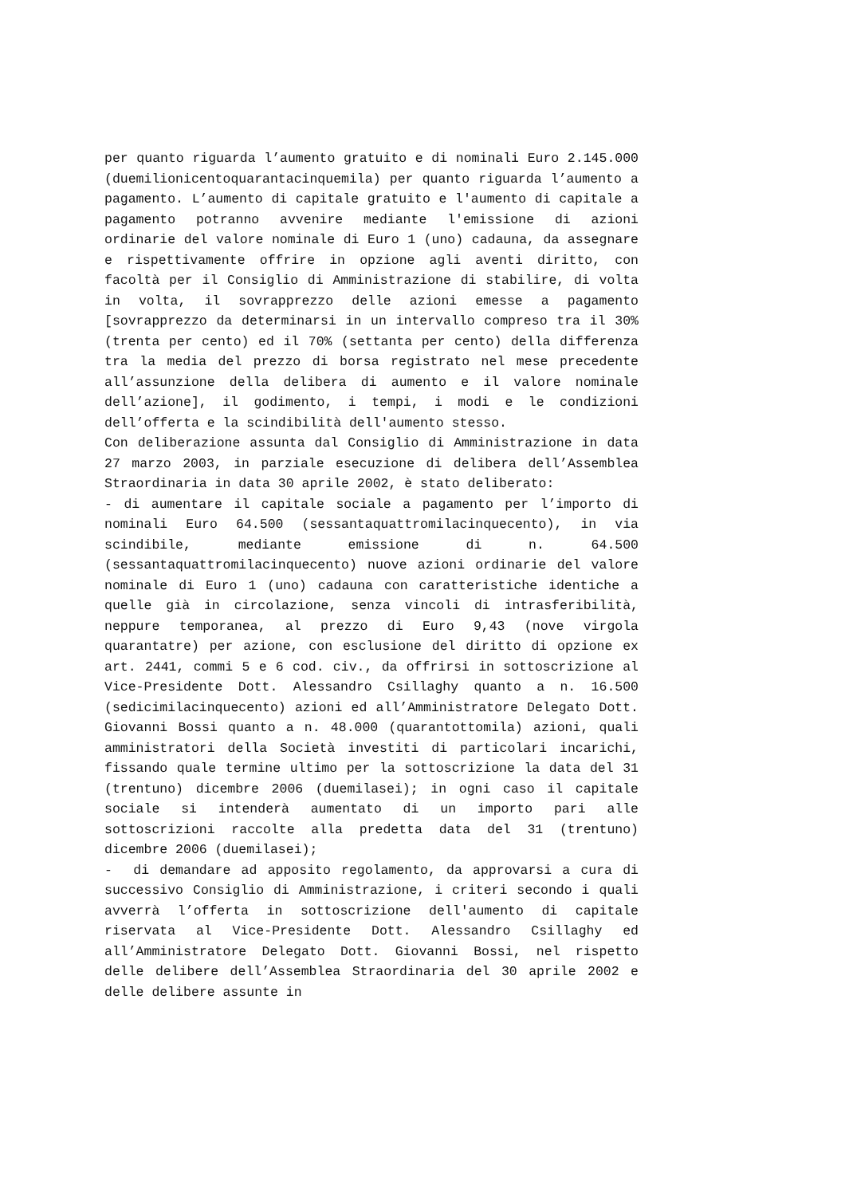per quanto riguarda l’aumento gratuito e di nominali Euro 2.145.000 (duemilionicentoquarantacinquemila) per quanto riguarda l’aumento a pagamento. L’aumento di capitale gratuito e l'aumento di capitale a pagamento potranno avvenire mediante l'emissione di azioni ordinarie del valore nominale di Euro 1 (uno) cadauna, da assegnare e rispettivamente offrire in opzione agli aventi diritto, con facoltà per il Consiglio di Amministrazione di stabilire, di volta in volta, il sovrapprezzo delle azioni emesse a pagamento [sovrapprezzo da determinarsi in un intervallo compreso tra il 30% (trenta per cento) ed il 70% (settanta per cento) della differenza tra la media del prezzo di borsa registrato nel mese precedente all’assunzione della delibera di aumento e il valore nominale dell’azione], il godimento, i tempi, i modi e le condizioni dell’offerta e la scindibilità dell'aumento stesso.
Con deliberazione assunta dal Consiglio di Amministrazione in data 27 marzo 2003, in parziale esecuzione di delibera dell’Assemblea Straordinaria in data 30 aprile 2002, è stato deliberato:
- di aumentare il capitale sociale a pagamento per l’importo di nominali Euro 64.500 (sessantaquattromilacinquecento), in via scindibile, mediante emissione di n. 64.500 (sessantaquattromilacinquecento) nuove azioni ordinarie del valore nominale di Euro 1 (uno) cadauna con caratteristiche identiche a quelle già in circolazione, senza vincoli di intrasferibilità, neppure temporanea, al prezzo di Euro 9,43 (nove virgola quarantatre) per azione, con esclusione del diritto di opzione ex art. 2441, commi 5 e 6 cod. civ., da offrirsi in sottoscrizione al Vice-Presidente Dott. Alessandro Csillaghy quanto a n. 16.500 (sedicimilacinquecento) azioni ed all’Amministratore Delegato Dott. Giovanni Bossi quanto a n. 48.000 (quarantottomila) azioni, quali amministratori della Società investiti di particolari incarichi, fissando quale termine ultimo per la sottoscrizione la data del 31 (trentuno) dicembre 2006 (duemilasei); in ogni caso il capitale sociale si intenderà aumentato di un importo pari alle sottoscrizioni raccolte alla predetta data del 31 (trentuno) dicembre 2006 (duemilasei);
- di demandare ad apposito regolamento, da approvarsi a cura di successivo Consiglio di Amministrazione, i criteri secondo i quali avverrà l’offerta in sottoscrizione dell'aumento di capitale riservata al Vice-Presidente Dott. Alessandro Csillaghy ed all’Amministratore Delegato Dott. Giovanni Bossi, nel rispetto delle delibere dell’Assemblea Straordinaria del 30 aprile 2002 e delle delibere assunte in